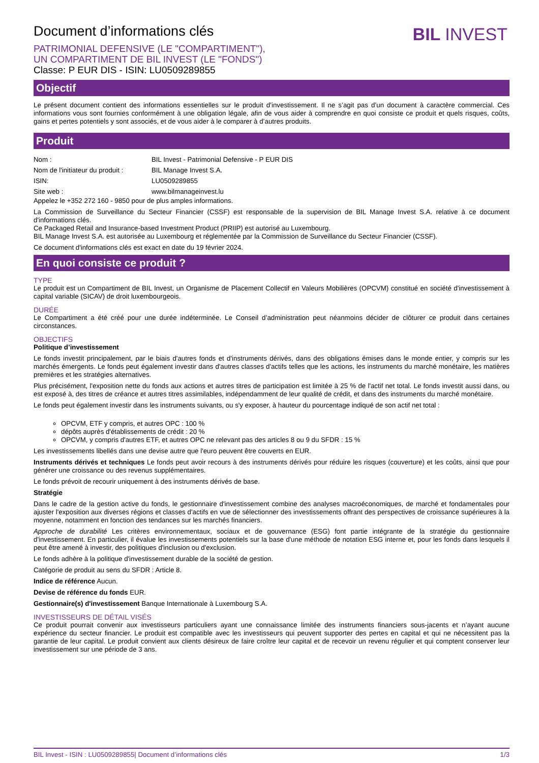BIL INVEST
Document d’informations clés
PATRIMONIAL DEFENSIVE (LE "COMPARTIMENT"),
UN COMPARTIMENT DE BIL INVEST (LE "FONDS")
Classe: P EUR DIS - ISIN: LU0509289855
Objectif
Le présent document contient des informations essentielles sur le produit d’investissement. Il ne s’agit pas d’un document à caractère commercial. Ces informations vous sont fournies conformément à une obligation légale, afin de vous aider à comprendre en quoi consiste ce produit et quels risques, coûts, gains et pertes potentiels y sont associés, et de vous aider à le comparer à d’autres produits.
Produit
| Nom : | BIL Invest - Patrimonial Defensive - P EUR DIS |
| Nom de l'initiateur du produit : | BIL Manage Invest S.A. |
| ISIN: | LU0509289855 |
| Site web : | www.bilmanageinvest.lu |
Appelez le +352 272 160 - 9850 pour de plus amples informations.
La Commission de Surveillance du Secteur Financier (CSSF) est responsable de la supervision de BIL Manage Invest S.A. relative à ce document d'informations clés.
Ce Packaged Retail and Insurance-based Investment Product (PRIIP) est autorisé au Luxembourg.
BIL Manage Invest S.A. est autorisée au Luxembourg et réglementée par la Commission de Surveillance du Secteur Financier (CSSF).
Ce document d'informations clés est exact en date du 19 février 2024.
En quoi consiste ce produit ?
TYPE
Le produit est un Compartiment de BIL Invest, un Organisme de Placement Collectif en Valeurs Mobilières (OPCVM) constitué en société d'investissement à capital variable (SICAV) de droit luxembourgeois.
DURÉE
Le Compartiment a été créé pour une durée indéterminée. Le Conseil d’administration peut néanmoins décider de clôturer ce produit dans certaines circonstances.
OBJECTIFS
Politique d’investissement
Le fonds investit principalement, par le biais d'autres fonds et d'instruments dérivés, dans des obligations émises dans le monde entier, y compris sur les marchés émergents. Le fonds peut également investir dans d'autres classes d'actifs telles que les actions, les instruments du marché monétaire, les matières premières et les stratégies alternatives.
Plus précisément, l'exposition nette du fonds aux actions et autres titres de participation est limitée à 25 % de l'actif net total. Le fonds investit aussi dans, ou est exposé à, des titres de créance et autres titres assimilables, indépendamment de leur qualité de crédit, et dans des instruments du marché monétaire.
Le fonds peut également investir dans les instruments suivants, ou s'y exposer, à hauteur du pourcentage indiqué de son actif net total :
OPCVM, ETF y compris, et autres OPC : 100 %
dépôts auprès d'établissements de crédit : 20 %
OPCVM, y compris d'autres ETF, et autres OPC ne relevant pas des articles 8 ou 9 du SFDR : 15 %
Les investissements libellés dans une devise autre que l'euro peuvent être couverts en EUR.
Instruments dérivés et techniques Le fonds peut avoir recours à des instruments dérivés pour réduire les risques (couverture) et les coûts, ainsi que pour générer une croissance ou des revenus supplémentaires.
Le fonds prévoit de recourir uniquement à des instruments dérivés de base.
Stratégie
Dans le cadre de la gestion active du fonds, le gestionnaire d'investissement combine des analyses macroéconomiques, de marché et fondamentales pour ajuster l'exposition aux diverses régions et classes d'actifs en vue de sélectionner des investissements offrant des perspectives de croissance supérieures à la moyenne, notamment en fonction des tendances sur les marchés financiers.
Approche de durabilité Les critères environnementaux, sociaux et de gouvernance (ESG) font partie intégrante de la stratégie du gestionnaire d'investissement. En particulier, il évalue les investissements potentiels sur la base d'une méthode de notation ESG interne et, pour les fonds dans lesquels il peut être amené à investir, des politiques d'inclusion ou d'exclusion.
Le fonds adhère à la politique d'investissement durable de la société de gestion.
Catégorie de produit au sens du SFDR : Article 8.
Indice de référence Aucun.
Devise de référence du fonds EUR.
Gestionnaire(s) d'investissement Banque Internationale à Luxembourg S.A.
INVESTISSEURS DE DÉTAIL VISÉS
Ce produit pourrait convenir aux investisseurs particuliers ayant une connaissance limitée des instruments financiers sous-jacents et n’ayant aucune expérience du secteur financier. Le produit est compatible avec les investisseurs qui peuvent supporter des pertes en capital et qui ne nécessitent pas la garantie de leur capital. Le produit convient aux clients désireux de faire croître leur capital et de recevoir un revenu régulier et qui comptent conserver leur investissement sur une période de 3 ans.
BIL Invest - ISIN : LU0509289855| Document d’informations clés 1/3